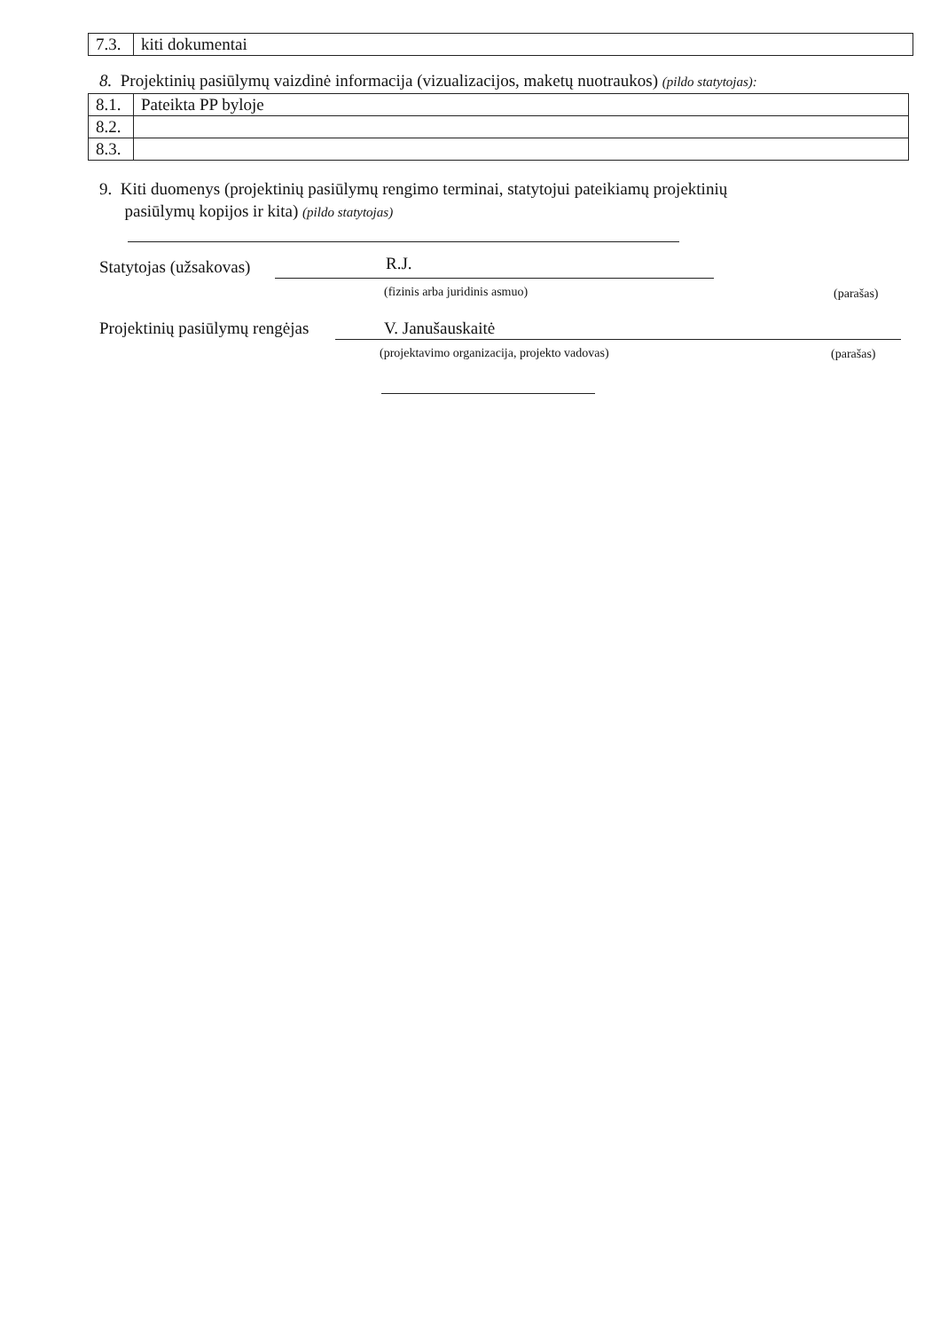| 7.3. | kiti dokumentai |
8. Projektinių pasiūlymų vaizdinė informacija (vizualizacijos, maketų nuotraukos) (pildo statytojas):
| 8.1. | Pateikta PP byloje |
| 8.2. | |
| 8.3. | |
9. Kiti duomenys (projektinių pasiūlymų rengimo terminai, statytojui pateikiamų projektinių
pasiūlymų kopijos ir kita) (pildo statytojas)
Statytojas (užsakovas) R.J.
(fizinis arba juridinis asmuo) (parašas)
Projektinių pasiūlymų rengėjas V. Janušauskaitė
(projektavimo organizacija, projekto vadovas)
(parašas)